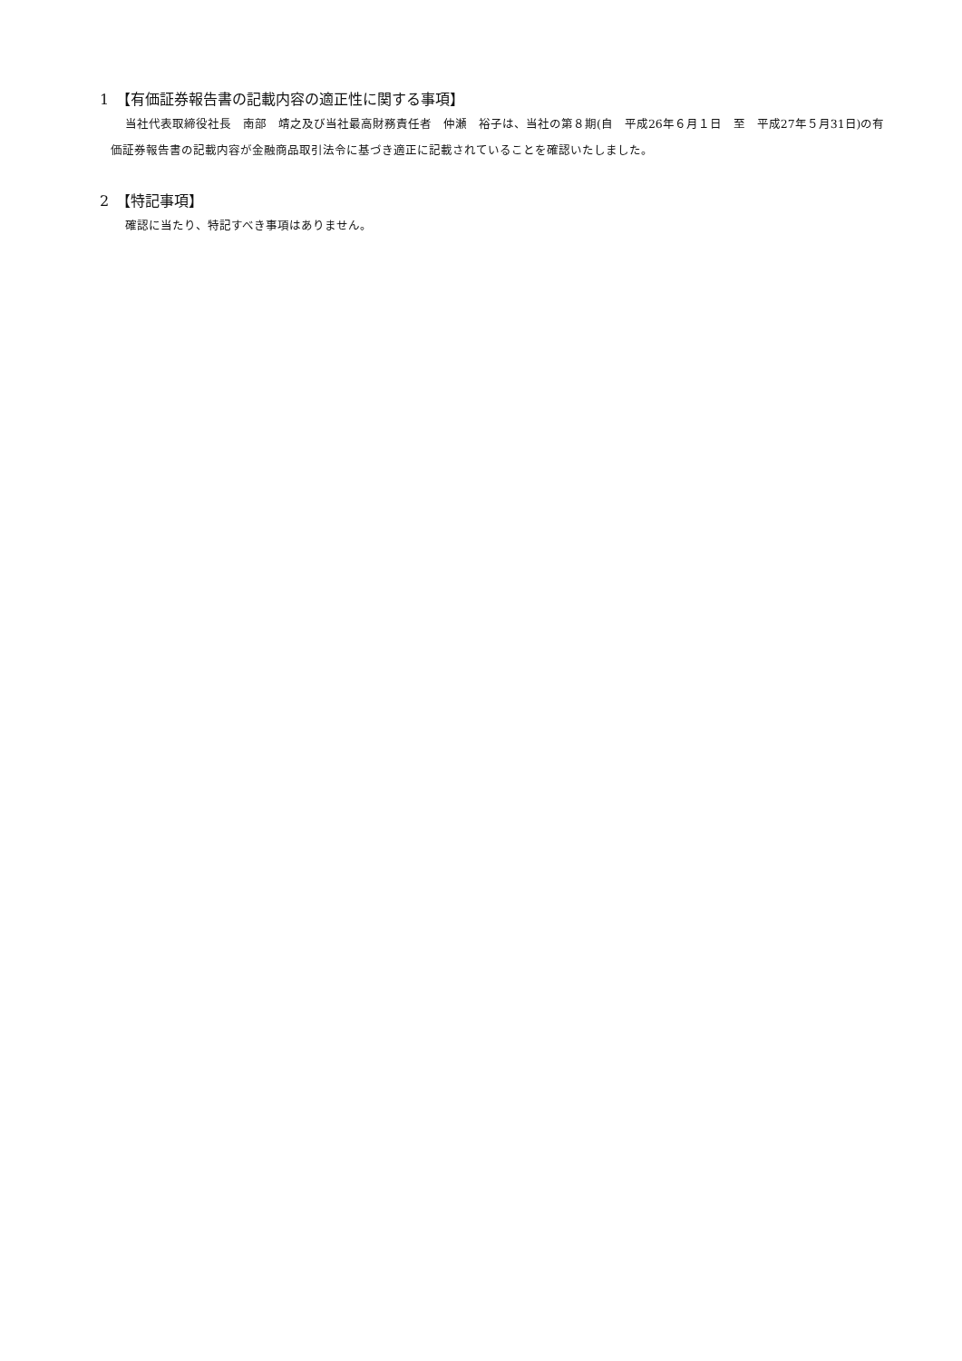1　【有価証券報告書の記載内容の適正性に関する事項】
当社代表取締役社長　南部　靖之及び当社最高財務責任者　仲瀬　裕子は、当社の第８期(自　平成26年６月１日　至　平成27年５月31日)の有価証券報告書の記載内容が金融商品取引法令に基づき適正に記載されていることを確認いたしました。
2　【特記事項】
確認に当たり、特記すべき事項はありません。